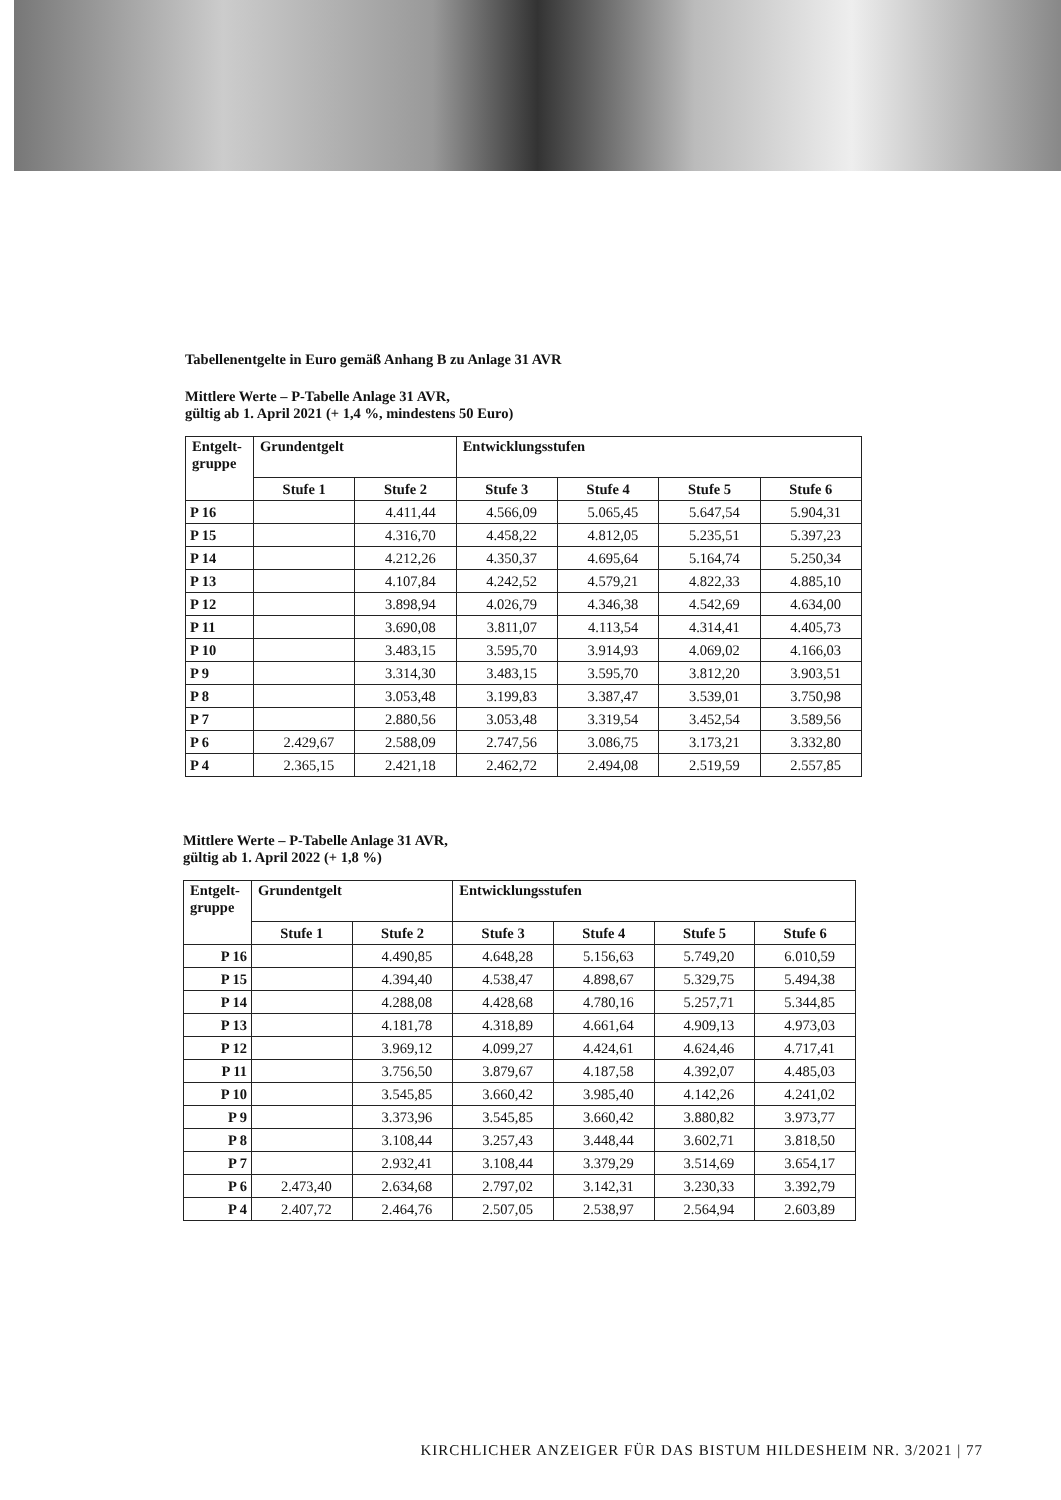Tabellenentgelte in Euro gemäß Anhang B zu Anlage 31 AVR
Mittlere Werte – P-Tabelle Anlage 31 AVR,
gültig ab 1. April 2021 (+ 1,4 %, mindestens 50 Euro)
| Entgelt- gruppe | Grundentgelt | | Entwicklungsstufen | | | |
| --- | --- | --- | --- | --- | --- | --- |
| | Stufe 1 | Stufe 2 | Stufe 3 | Stufe 4 | Stufe 5 | Stufe 6 |
| P 16 | | 4.411,44 | 4.566,09 | 5.065,45 | 5.647,54 | 5.904,31 |
| P 15 | | 4.316,70 | 4.458,22 | 4.812,05 | 5.235,51 | 5.397,23 |
| P 14 | | 4.212,26 | 4.350,37 | 4.695,64 | 5.164,74 | 5.250,34 |
| P 13 | | 4.107,84 | 4.242,52 | 4.579,21 | 4.822,33 | 4.885,10 |
| P 12 | | 3.898,94 | 4.026,79 | 4.346,38 | 4.542,69 | 4.634,00 |
| P 11 | | 3.690,08 | 3.811,07 | 4.113,54 | 4.314,41 | 4.405,73 |
| P 10 | | 3.483,15 | 3.595,70 | 3.914,93 | 4.069,02 | 4.166,03 |
| P 9 | | 3.314,30 | 3.483,15 | 3.595,70 | 3.812,20 | 3.903,51 |
| P 8 | | 3.053,48 | 3.199,83 | 3.387,47 | 3.539,01 | 3.750,98 |
| P 7 | | 2.880,56 | 3.053,48 | 3.319,54 | 3.452,54 | 3.589,56 |
| P 6 | 2.429,67 | 2.588,09 | 2.747,56 | 3.086,75 | 3.173,21 | 3.332,80 |
| P 4 | 2.365,15 | 2.421,18 | 2.462,72 | 2.494,08 | 2.519,59 | 2.557,85 |
Mittlere Werte – P-Tabelle Anlage 31 AVR,
gültig ab 1. April 2022 (+ 1,8 %)
| Entgelt- gruppe | Grundentgelt | | Entwicklungsstufen | | | |
| --- | --- | --- | --- | --- | --- | --- |
| | Stufe 1 | Stufe 2 | Stufe 3 | Stufe 4 | Stufe 5 | Stufe 6 |
| P 16 | | 4.490,85 | 4.648,28 | 5.156,63 | 5.749,20 | 6.010,59 |
| P 15 | | 4.394,40 | 4.538,47 | 4.898,67 | 5.329,75 | 5.494,38 |
| P 14 | | 4.288,08 | 4.428,68 | 4.780,16 | 5.257,71 | 5.344,85 |
| P 13 | | 4.181,78 | 4.318,89 | 4.661,64 | 4.909,13 | 4.973,03 |
| P 12 | | 3.969,12 | 4.099,27 | 4.424,61 | 4.624,46 | 4.717,41 |
| P 11 | | 3.756,50 | 3.879,67 | 4.187,58 | 4.392,07 | 4.485,03 |
| P 10 | | 3.545,85 | 3.660,42 | 3.985,40 | 4.142,26 | 4.241,02 |
| P 9 | | 3.373,96 | 3.545,85 | 3.660,42 | 3.880,82 | 3.973,77 |
| P 8 | | 3.108,44 | 3.257,43 | 3.448,44 | 3.602,71 | 3.818,50 |
| P 7 | | 2.932,41 | 3.108,44 | 3.379,29 | 3.514,69 | 3.654,17 |
| P 6 | 2.473,40 | 2.634,68 | 2.797,02 | 3.142,31 | 3.230,33 | 3.392,79 |
| P 4 | 2.407,72 | 2.464,76 | 2.507,05 | 2.538,97 | 2.564,94 | 2.603,89 |
KIRCHLICHER ANZEIGER FÜR DAS BISTUM HILDESHEIM NR. 3/2021 | 77